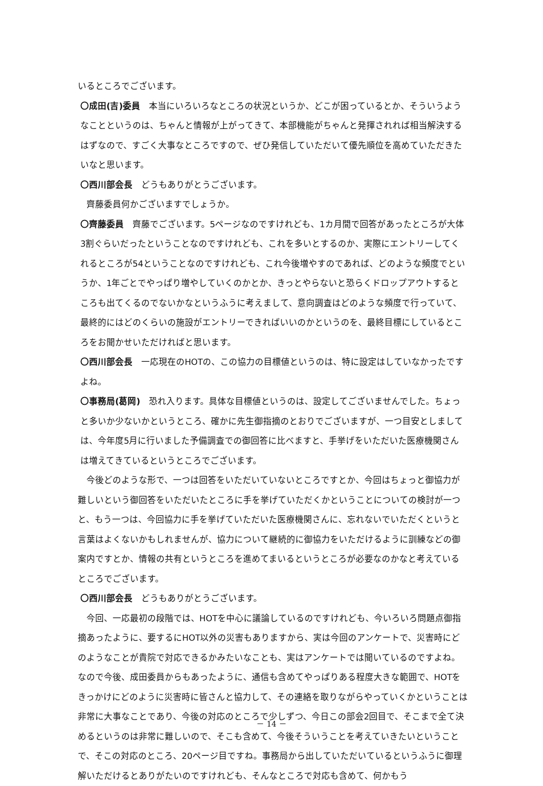いるところでございます。
〇成田(吉)委員　本当にいろいろなところの状況というか、どこが困っているとか、そういうようなことというのは、ちゃんと情報が上がってきて、本部機能がちゃんと発揮されれば相当解決するはずなので、すごく大事なところですので、ぜひ発信していただいて優先順位を高めていただきたいなと思います。
〇西川部会長　どうもありがとうございます。
齊藤委員何かございますでしょうか。
〇齊藤委員　齊藤でございます。5ページなのですけれども、1カ月間で回答があったところが大体3割ぐらいだったということなのですけれども、これを多いとするのか、実際にエントリーしてくれるところが54ということなのですけれども、これ今後増やすのであれば、どのような頻度でというか、1年ごとでやっぱり増やしていくのかとか、きっとやらないと恐らくドロップアウトするところも出てくるのでないかなというふうに考えまして、意向調査はどのような頻度で行っていて、最終的にはどのくらいの施設がエントリーできればいいのかというのを、最終目標にしているところをお聞かせいただければと思います。
〇西川部会長　一応現在のHOTの、この協力の目標値というのは、特に設定はしていなかったですよね。
〇事務局(葛岡)　恐れ入ります。具体な目標値というのは、設定してございませんでした。ちょっと多いか少ないかというところ、確かに先生御指摘のとおりでございますが、一つ目安としましては、今年度5月に行いました予備調査での御回答に比べますと、手挙げをいただいた医療機関さんは増えてきているというところでございます。
今後どのような形で、一つは回答をいただいていないところですとか、今回はちょっと御協力が難しいという御回答をいただいたところに手を挙げていただくかということについての検討が一つと、もう一つは、今回協力に手を挙げていただいた医療機関さんに、忘れないでいただくというと言葉はよくないかもしれませんが、協力について継続的に御協力をいただけるように訓練などの御案内ですとか、情報の共有というところを進めてまいるというところが必要なのかなと考えているところでございます。
〇西川部会長　どうもありがとうございます。
今回、一応最初の段階では、HOTを中心に議論しているのですけれども、今いろいろ問題点御指摘あったように、要するにHOT以外の災害もありますから、実は今回のアンケートで、災害時にどのようなことが貴院で対応できるかみたいなことも、実はアンケートでは聞いているのですよね。なので今後、成田委員からもあったように、通信も含めてやっぱりある程度大きな範囲で、HOTをきっかけにどのように災害時に皆さんと協力して、その連絡を取りながらやっていくかということは非常に大事なことであり、今後の対応のところで少しずつ、今日この部会2回目で、そこまで全て決めるというのは非常に難しいので、そこも含めて、今後そういうことを考えていきたいということで、そこの対応のところ、20ページ目ですね。事務局から出していただいているというふうに御理解いただけるとありがたいのですけれども、そんなところで対応も含めて、何かもう
－ 14 －